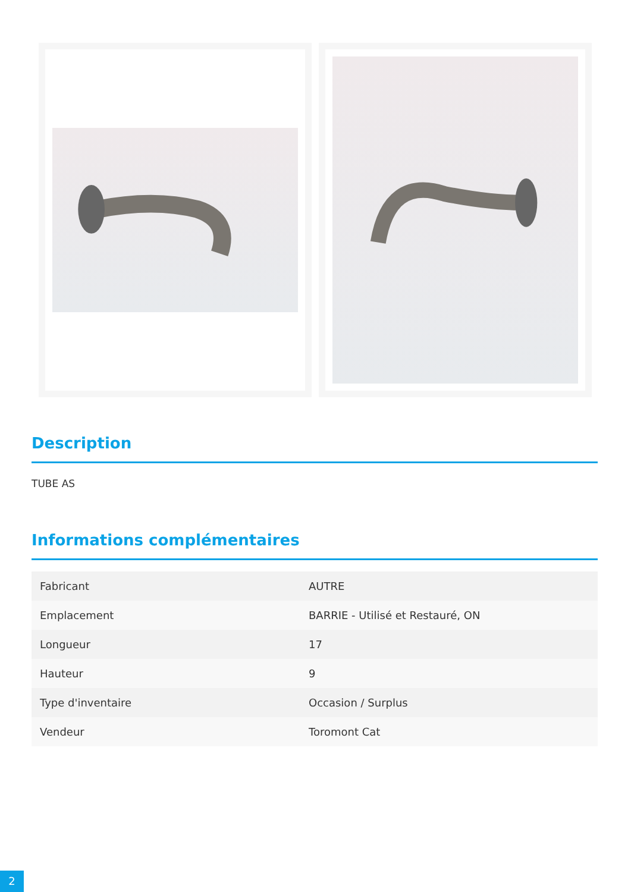Description
TUBE AS
Informations complémentaires
| Fabricant | AUTRE |
| Emplacement | BARRIE - Utilisé et Restauré, ON |
| Longueur | 17 |
| Hauteur | 9 |
| Type d'inventaire | Occasion / Surplus |
| Vendeur | Toromont Cat |
2